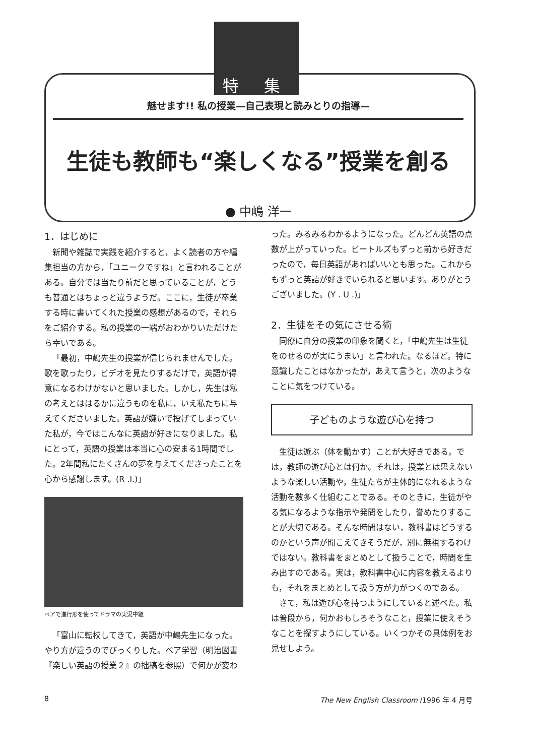特 集
魅せます!! 私の授業—自己表現と読みとりの指導—
生徒も教師も“楽しくなる”授業を創る
● 中嶋 洋一
1．はじめに
新聞や雑誌で実践を紹介すると，よく読者の方や編集担当の方から，「ユニークですね」と言われることがある。自分では当たり前だと思っていることが，どうも普通とはちょっと違うようだ。ここに，生徒が卒業する時に書いてくれた授業の感想があるので，それらをご紹介する。私の授業の一端がおわかりいただけたら幸いである。
「最初，中嶋先生の授業が信じられませんでした。歌を歌ったり，ビデオを見たりするだけで，英語が得意になるわけがないと思いました。しかし，先生は私の考えとははるかに違うものを私に，いえ私たちに与えてくださいました。英語が嫌いで投げてしまっていた私が，今ではこんなに英語が好きになりました。私にとって，英語の授業は本当に心の安まる1時間でした。2年間私にたくさんの夢を与えてくださったことを心から感謝します。(R .I.)」
ペアで進行形を使ってドラマの実況中継
「富山に転校してきて，英語が中嶋先生になった。やり方が違うのでびっくりした。ペア学習（明治図書『楽しい英語の授業２』の拙稿を参照）で何かが変わ
った。みるみるわかるようになった。どんどん英語の点数が上がっていった。ビートルズもずっと前から好きだったので，毎日英語があればいいとも思った。これからもずっと英語が好きでいられると思います。ありがとうございました。(Y . U .)」
2．生徒をその気にさせる術
同僚に自分の授業の印象を聞くと，「中嶋先生は生徒をのせるのが実にうまい」と言われた。なるほど。特に意識したことはなかったが，あえて言うと，次のようなことに気をつけている。
子どものような遊び心を持つ
生徒は遊ぶ（体を動かす）ことが大好きである。では，教師の遊び心とは何か。それは，授業とは思えないような楽しい活動や，生徒たちが主体的になれるような活動を数多く仕組むことである。そのときに，生徒がやる気になるような指示や発問をしたり，誉めたりすることが大切である。そんな時間はない，教科書はどうするのかという声が聞こえてきそうだが，別に無視するわけではない。教科書をまとめとして扱うことで，時間を生み出すのである。実は，教科書中心に内容を教えるよりも，それをまとめとして扱う方が力がつくのである。
さて，私は遊び心を持つようにしていると述べた。私は普段から，何かおもしろそうなこと，授業に使えそうなことを探すようにしている。いくつかその具体例をお見せしよう。
8
The New English Classroom /1996 年 4 月号